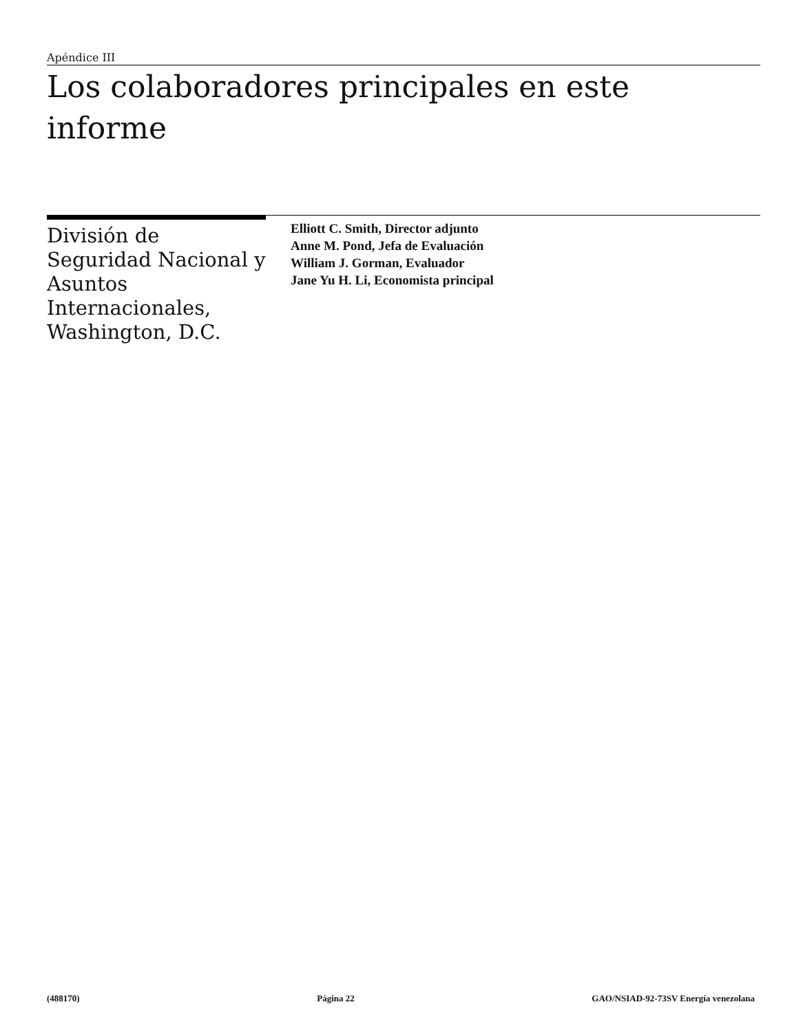Apéndice III
Los colaboradores principales en este informe
División de Seguridad Nacional y Asuntos Internacionales, Washington, D.C.
Elliott C. Smith, Director adjunto
Anne M. Pond, Jefa de Evaluación
William J. Gorman, Evaluador
Jane Yu H. Li, Economista principal
(488170) Página 22 GAO/NSIAD-92-73SV Energía venezolana